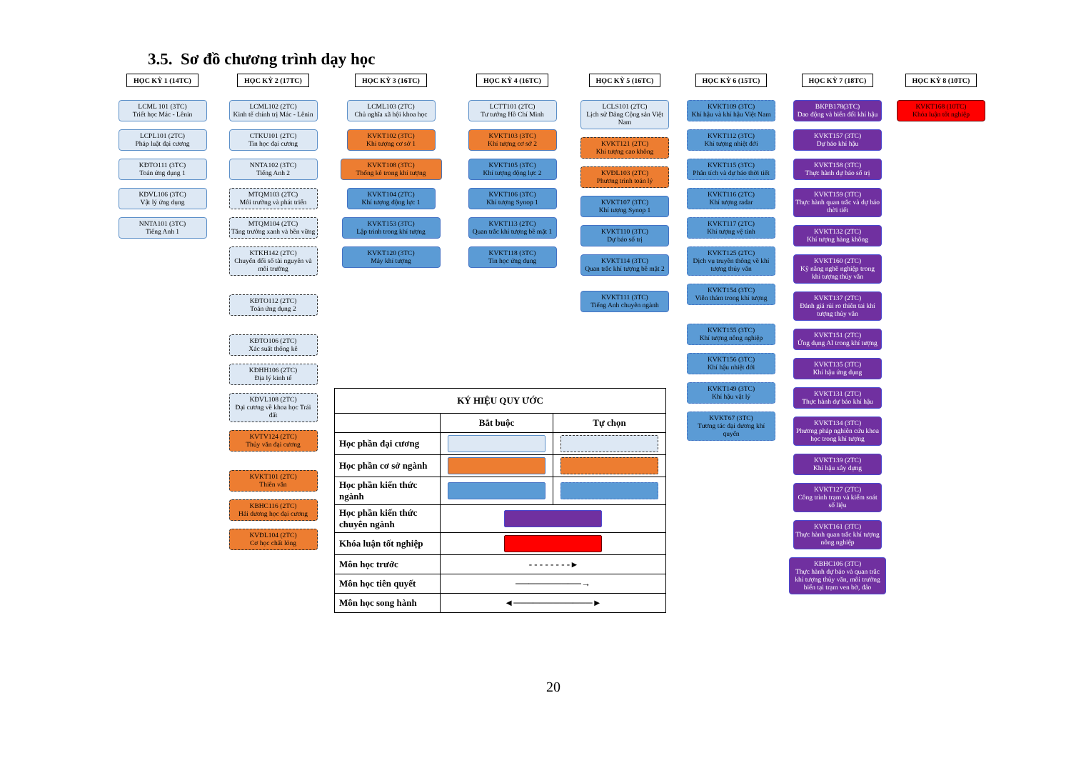3.5. Sơ đồ chương trình dạy học
HỌC KỲ 1 (14TC)
LCML 101 (3TC)
Triết học Mác - Lênin
LCPL101 (2TC)
Pháp luật đại cương
KĐTO111 (3TC)
Toán ứng dụng 1
KĐVL106 (3TC)
Vật lý ứng dụng
NNTA101 (3TC)
Tiếng Anh 1
HỌC KỲ 2 (17TC)
LCML102 (2TC)
Kinh tế chính trị Mác - Lênin
CTKU101 (2TC)
Tin học đại cương
NNTA102 (3TC)
Tiếng Anh 2
MTQM103 (2TC)
Môi trường và phát triển
MTQM104 (2TC)
Tăng trưởng xanh và bền vững
KTKH142 (2TC)
Chuyển đổi số tài nguyên và môi trường
KĐTO112 (2TC)
Toán ứng dụng 2
KĐTO106 (2TC)
Xác suất thống kê
KĐHH106 (2TC)
Địa lý kinh tế
KĐVL108 (2TC)
Đại cương về khoa học Trái đất
KVTV124 (2TC)
Thủy văn đại cương
KVKT101 (2TC)
Thiên văn
KBHC116 (2TC)
Hải dương học đại cương
KVĐL104 (2TC)
Cơ học chất lỏng
HỌC KỲ 3 (16TC)
LCML103 (2TC)
Chủ nghĩa xã hội khoa học
KVKT102 (3TC)
Khí tượng cơ sở 1
KVKT108 (3TC)
Thống kê trong khí tượng
KVKT104 (2TC)
Khí tượng động lực 1
KVKT153 (3TC)
Lập trình trong khí tượng
KVKT120 (3TC)
Máy khí tượng
HỌC KỲ 4 (16TC)
LCTT101 (2TC)
Tư tưởng Hồ Chí Minh
KVKT103 (3TC)
Khí tượng cơ sở 2
KVKT105 (3TC)
Khí tượng động lực 2
KVKT106 (3TC)
Khí tượng Synop 1
KVKT113 (2TC)
Quan trắc khí tượng bề mặt 1
KVKT118 (3TC)
Tin học ứng dụng
HỌC KỲ 5 (16TC)
LCLS101 (2TC)
Lịch sử Đảng Cộng sản Việt Nam
KVKT121 (2TC)
Khí tượng cao không
KVĐL103 (2TC)
Phương trình toán lý
KVKT107 (3TC)
Khí tượng Synop 1
KVKT110 (3TC)
Dự báo số trị
KVKT114 (3TC)
Quan trắc khí tượng bề mặt 2
KVKT111 (3TC)
Tiếng Anh chuyên ngành
HỌC KỲ 6 (15TC)
KVKT109 (3TC)
Khí hậu và khí hậu Việt Nam
KVKT112 (3TC)
Khí tượng nhiệt đới
KVKT115 (3TC)
Phân tích và dự báo thời tiết
KVKT116 (2TC)
Khí tượng radar
KVKT117 (2TC)
Khí tượng vệ tinh
KVKT125 (2TC)
Dịch vụ truyền thông về khí tượng thủy văn
KVKT154 (3TC)
Viễn thám trong khí tượng
KVKT155 (3TC)
Khí tượng nông nghiệp
KVKT156 (3TC)
Khí hậu nhiệt đới
KVKT149 (3TC)
Khí hậu vật lý
KVKT67 (3TC)
Tương tác đại dương khí quyển
HỌC KỲ 7 (18TC)
BKPB178(3TC)
Dao động và biến đổi khí hậu
KVKT157 (3TC)
Dự báo khí hậu
KVKT158 (3TC)
Thực hành dự báo số trị
KVKT159 (3TC)
Thực hành quan trắc và dự báo thời tiết
KVKT132 (2TC)
Khí tượng hàng không
KVKT160 (2TC)
Kỹ năng nghề nghiệp trong khí tượng thủy văn
KVKT137 (2TC)
Đánh giá rủi ro thiên tai khí tượng thủy văn
KVKT151 (2TC)
Ứng dụng AI trong khí tượng
KVKT135 (3TC)
Khí hậu ứng dụng
KVKT131 (2TC)
Thực hành dự báo khí hậu
KVKT134 (3TC)
Phương pháp nghiên cứu khoa học trong khí tượng
KVKT139 (2TC)
Khí hậu xây dựng
KVKT127 (2TC)
Công trình trạm và kiểm soát số liệu
KVKT161 (3TC)
Thực hành quan trắc khí tượng nông nghiệp
KBHC106 (3TC)
Thực hành dự báo và quan trắc khí tượng thủy văn, môi trường biển tại trạm ven bờ, đảo
HỌC KỲ 8 (10TC)
KVKT168 (10TC)
Khóa luận tốt nghiệp
| KÝ HIỆU QUY ƯỚC | | |
| --- | --- | --- |
| | Bắt buộc | Tự chọn |
| Học phần đại cương | | |
| Học phần cơ sở ngành | | |
| Học phần kiến thức ngành | | |
| Học phần kiến thức chuyên ngành | | |
| Khóa luận tốt nghiệp | | |
| Môn học trước | - - - - - - - - ▸ | |
| Môn học tiên quyết | ──────────→ | |
| Môn học song hành | ◄────────────► | |
20